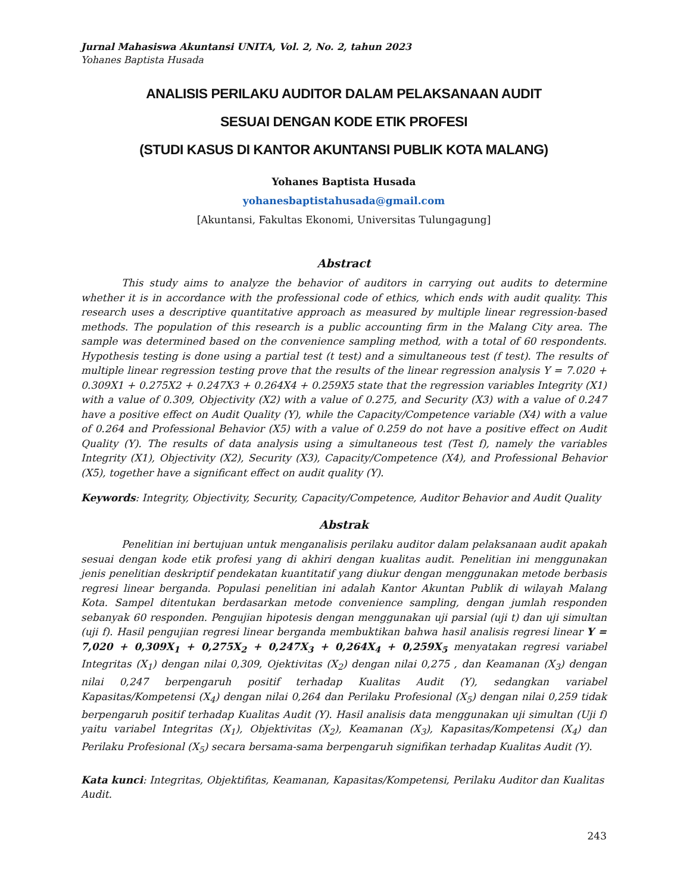Jurnal Mahasiswa Akuntansi UNITA, Vol. 2, No. 2, tahun 2023
Yohanes Baptista Husada
ANALISIS PERILAKU AUDITOR DALAM PELAKSANAAN AUDIT
SESUAI DENGAN KODE ETIK PROFESI
(STUDI KASUS DI KANTOR AKUNTANSI PUBLIK KOTA MALANG)
Yohanes Baptista Husada
yohanesbaptistahusada@gmail.com
[Akuntansi, Fakultas Ekonomi, Universitas Tulungagung]
Abstract
This study aims to analyze the behavior of auditors in carrying out audits to determine whether it is in accordance with the professional code of ethics, which ends with audit quality. This research uses a descriptive quantitative approach as measured by multiple linear regression-based methods. The population of this research is a public accounting firm in the Malang City area. The sample was determined based on the convenience sampling method, with a total of 60 respondents. Hypothesis testing is done using a partial test (t test) and a simultaneous test (f test). The results of multiple linear regression testing prove that the results of the linear regression analysis Y = 7.020 + 0.309X1 + 0.275X2 + 0.247X3 + 0.264X4 + 0.259X5 state that the regression variables Integrity (X1) with a value of 0.309, Objectivity (X2) with a value of 0.275, and Security (X3) with a value of 0.247 have a positive effect on Audit Quality (Y), while the Capacity/Competence variable (X4) with a value of 0.264 and Professional Behavior (X5) with a value of 0.259 do not have a positive effect on Audit Quality (Y). The results of data analysis using a simultaneous test (Test f), namely the variables Integrity (X1), Objectivity (X2), Security (X3), Capacity/Competence (X4), and Professional Behavior (X5), together have a significant effect on audit quality (Y).
Keywords: Integrity, Objectivity, Security, Capacity/Competence, Auditor Behavior and Audit Quality
Abstrak
Penelitian ini bertujuan untuk menganalisis perilaku auditor dalam pelaksanaan audit apakah sesuai dengan kode etik profesi yang di akhiri dengan kualitas audit. Penelitian ini menggunakan jenis penelitian deskriptif pendekatan kuantitatif yang diukur dengan menggunakan metode berbasis regresi linear berganda. Populasi penelitian ini adalah Kantor Akuntan Publik di wilayah Malang Kota. Sampel ditentukan berdasarkan metode convenience sampling, dengan jumlah responden sebanyak 60 responden. Pengujian hipotesis dengan menggunakan uji parsial (uji t) dan uji simultan (uji f). Hasil pengujian regresi linear berganda membuktikan bahwa hasil analisis regresi linear Y = 7,020 + 0,309X<sub>1</sub> + 0,275X<sub>2</sub> + 0,247X<sub>3</sub> + 0,264X<sub>4</sub> + 0,259X<sub>5</sub> menyatakan regresi variabel Integritas (X<sub>1</sub>) dengan nilai 0,309, Ojektivitas (X<sub>2</sub>) dengan nilai 0,275 , dan Keamanan (X<sub>3</sub>) dengan nilai 0,247 berpengaruh positif terhadap Kualitas Audit (Y), sedangkan variabel Kapasitas/Kompetensi (X<sub>4</sub>) dengan nilai 0,264 dan Perilaku Profesional (X<sub>5</sub>) dengan nilai 0,259 tidak berpengaruh positif terhadap Kualitas Audit (Y). Hasil analisis data menggunakan uji simultan (Uji f) yaitu variabel Integritas (X<sub>1</sub>), Objektivitas (X<sub>2</sub>), Keamanan (X<sub>3</sub>), Kapasitas/Kompetensi (X<sub>4</sub>) dan Perilaku Profesional (X<sub>5</sub>) secara bersama-sama berpengaruh signifikan terhadap Kualitas Audit (Y).
Kata kunci: Integritas, Objektifitas, Keamanan, Kapasitas/Kompetensi, Perilaku Auditor dan Kualitas Audit.
243